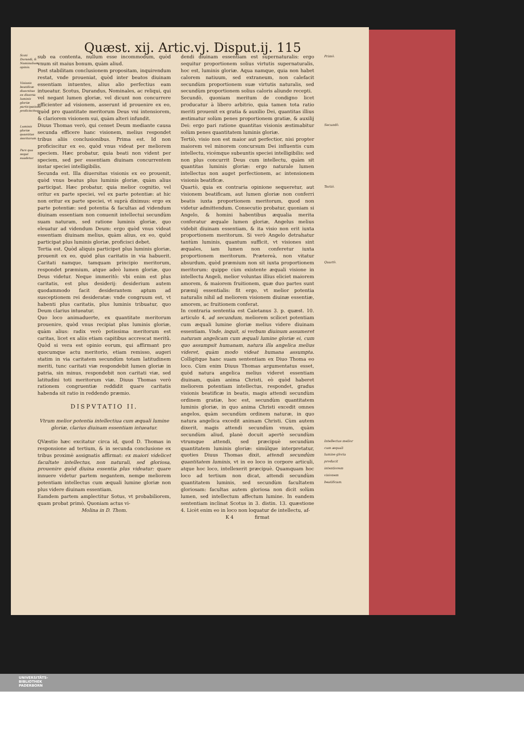Quæst. xij. Artic.vj. Disput.ij. 115
Scoti Durandi, & Nominalium opinio.
Visionis beatificæ diuersitas ex diuersa luminis gloriæ participatione proficiscitur.
Luminis gloriæ quantitas meritorum.
Pars qua negat suadetur.
sub ea contenta, nullum esse incommodum, quòd vnum sit maius bonum, quàm aliud.
Post stabilitam conclusionem propositam, inquirendum restat, vnde proueniat, quòd inter beatos diuinam essentiam intuentes, alius alio perfectius eam intueatur. Scotus, Durandus, Nominales, ac reliqui, qui vel negant lumen gloriæ, vel dicunt non concurrere efficienter ad visionem, asserunt id prouenire ex eo, quòd pro quantitate meritorum Deus vni intensiorem, & clariorem visionem sui, quàm alteri infundit.
Diuus Thomas verò, qui censet Deum mediante causa secunda efficere hanc visionem, melius respondet tribus aliis conclusionibus. Prima est. Id non proficiscitur ex eo, quòd vnus videat per meliorem speciem. Hæc probatur, quia beati non vident per speciem, sed per essentiam diuinam concurrentem instar speciei intelligibilis.
Secunda est. Illa diuersitas visionis ex eo prouenit, quòd vnus beatus plus luminis gloriæ, quàm alius participat. Hæc probatur, quia melior cognitio, vel oritur ex parte speciei, vel ex parte potentiæ: at hic non oritur ex parte speciei, vt suprà diximus: ergo ex parte potentiæ: sed potentia & facultas ad videndum diuinam essentiam non conuenit intellectui secundùm suam naturam, sed ratione luminis gloriæ, quo eleuatur ad videndum Deum: ergo quòd vnus videat essentiam diuinam melius, quàm alius, ex eo, quòd participat plus luminis gloriæ, proficisci debet.
Tertia est. Quòd aliquis participet plus luminis gloriæ, prouenit ex eo, quòd plus caritatis in via habuerit. Caritati namque, tamquam principio meritorum, respondet præmium, atque adeò lumen gloriæ, quo Deus videtur. Neque immeritò: vbi enim est plus caritatis, est plus desiderij: desiderium autem quodammodo facit desiderantem aptum ad susceptionem rei desideratæ: vnde congruum est, vt habenti plus caritatis, plus luminis tribuatur, quo Deum clarius intueatur.
Quo loco animaduerte, ex quantitate meritorum prouenire, quòd vnus recipiat plus luminis gloriæ, quàm alius: radix verò potissima meritorum est caritas, licet ex aliis etiam capitibus accrescat meritũ. Quòd si vera est opinio eorum, qui affirmant pro quocumque actu meritorio, etiam remisso, augeri statim in via caritatem secundùm totam latitudinem meriti, tunc caritati viæ respondebit lumen gloriæ in patria, sin minus, respondebit non caritati viæ, sed latitudini toti meritorum viæ. Diuus Thomas verò rationem congruentiæ reddidit quare caritatis habenda sit ratio in reddendo præmio.
DISPVTATIO II.
Vtrum melior potentia intellectiua cum æquali lumine gloriæ, clarius diuinam essentiam intueatur.
QVæstio hæc excitatur circa id, quod D. Thomas in responsione ad tertium, & in secunda conclusione ex tribus proximè assignatis affirmat: ex maiori videlicet facultate intellectus, non naturali, sed gloriosa, prouenire quòd diuina essentia plus videatur: quare innuere videtur partem negantem, nempe meliorem potentiam intellectus cum æquali lumine gloriæ non plus videre diuinam essentiam.
Eamdem partem amplectitur Sotus, vt probabiliorem, quam probat primò. Quoniam actus vi-
Molina in D. Thom.
dendi diuinam essentiam est supernaturalis: ergo sequitur proportionem solius virtutis supernaturalis, hoc est, luminis gloriæ. Aqua namque, quia non habet calorem natiuum, sed extraneum, non calefacit secundùm proportionem suæ virtutis naturalis, sed secundùm proportionem solius caloris aliunde recepti.
Secundò, quoniam meritum de condigno licet producatur à libero arbitrio, quia tamen tota ratio meriti prouenit ex gratia & auxilio Dei, quantitas illius æstimatur solùm penes proportionem gratiæ, & auxilij Dei: ergo pari ratione quantitas visionis æstimabitur solùm penes quantitatem luminis gloriæ.
Tertiò, visio non est maior aut perfectior, nisi propter maiorem vel minorem concursum Dei influentis cum intellectu, vicémque subeuntis speciei intelligibilis: sed non plus concurrit Deus cum intellectu, quàm sit quantitas luminis gloriæ: ergo naturale lumen intellectus non auget perfectionem, ac intensionem visionis beatificæ.
Quartò, quia ex contraria opinione sequeretur, aut visionem beatificam, aut lumen gloriæ non conferri beatis iuxta proportionem meritorum, quod non videtur admittendum. Consecutio probatur, quoniam si Angelo, & homini habentibus æqualia merita conferatur æquale lumen gloriæ, Angelus melius videbit diuinam essentiam, & ita visio non erit iuxta proportionem meritorum. Si verò Angelo detrahatur tantùm luminis, quantum sufficit, vt visiones sint æquales, iam lumen non conferetur iuxta proportionem meritorum. Prætereà, non vitatur absurdum, quòd præmium non sit iuxta proportionem meritorum: quippe cùm existente æquali visione in intellectu Angeli, melior voluntas illius eliciet maiorem amorem, & maiorem fruitionem, quæ duo partes sunt præmij essentialis: fit ergo, vt melior potentia naturalis nihil ad meliorem visionem diuinæ essentiæ, amorem, ac fruitionem conferat.
In contraria sententia est Caietanus 3. p. quæst. 10. articulo 4. ad secundum, meliorem scilicet potentiam cum æquali lumine gloriæ melius videre diuinam essentiam. Vnde, inquit, si verbum diuinum assumeret naturam angelicam cum æquali lumine gloriæ ei, cum quo assumpsit humanam, natura illa angelica melius videret, quàm modo videat humana assumpta. Colligitque hanc suam sententiam ex Diuo Thoma eo loco. Cùm enim Diuus Thomas argumentatus esset, quòd natura angelica melius videret essentiam diuinam, quàm anima Christi, eò quòd haberet meliorem potentiam intellectus, respondet, gradus visionis beatificæ in beatis, magis attendi secundùm ordinem gratiæ, hoc est, secundùm quantitatem luminis gloriæ, in quo anima Christi excedit omnes angelos, quàm secundùm ordinem naturæ, in quo natura angelica excedit animam Christi. Cùm autem dixerit, magis attendi secundùm vnum, quàm secundùm aliud, planè docuit apertè secundùm vtrumque attendi, sed præcipuè secundùm quantitatem luminis gloriæ: simúlque interpretatur, quoties Diuus Thomas dixit, attendi secundùm quantitatem luminis, vt in eo loco in corpore articuli, atque hoc loco, intellexerit præcipuè. Quamquam hoc loco ad tertium non dicat, attendi secundùm quantitatem luminis, sed secundùm facultatem gloriosam: facultas autem gloriosa non dicit solùm lumen, sed intellectum affectum lumine. In eandem sententiam inclinat Scotus in 3. distin. 13. quæstione 4. Licèt enim eo in loco non loquatur de intellectu, af-
K 4 firmat
Primò.
Secundò.
Tertiò.
Quartò.
Intellectus melior cum æquali lumine gloria producit intentiorem visionem beatificam.
UNIVERSITÄTS-
BIBLIOTHEK
PADERBORN